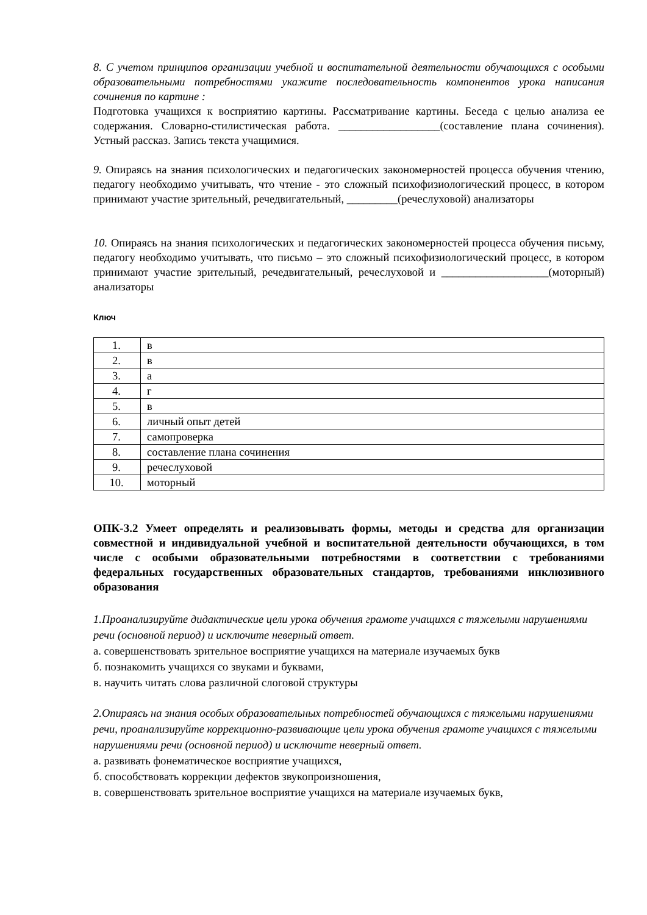8. С учетом принципов организации учебной и воспитательной деятельности обучающихся с особыми образовательными потребностями укажите последовательность компонентов урока написания сочинения по картине :
Подготовка учащихся к восприятию картины. Рассматривание картины. Беседа с целью анализа ее содержания. Словарно-стилистическая работа. __________________(составление плана сочинения). Устный рассказ. Запись текста учащимися.
9. Опираясь на знания психологических и педагогических закономерностей процесса обучения чтению, педагогу необходимо учитывать, что чтение - это сложный психофизиологический процесс, в котором принимают участие зрительный, речедвигательный, _________(речеслуховой) анализаторы
10. Опираясь на знания психологических и педагогических закономерностей процесса обучения письму, педагогу необходимо учитывать, что письмо – это сложный психофизиологический процесс, в котором принимают участие зрительный, речедвигательный, речеслуховой и ___________________(моторный) анализаторы
Ключ
| 1. | в |
| 2. | в |
| 3. | а |
| 4. | г |
| 5. | в |
| 6. | личный опыт детей |
| 7. | самопроверка |
| 8. | составление плана сочинения |
| 9. | речеслуховой |
| 10. | моторный |
ОПК-3.2 Умеет определять и реализовывать формы, методы и средства для организации совместной и индивидуальной учебной и воспитательной деятельности обучающихся, в том числе с особыми образовательными потребностями в соответствии с требованиями федеральных государственных образовательных стандартов, требованиями инклюзивного образования
1.Проанализируйте дидактические цели урока обучения грамоте учащихся с тяжелыми нарушениями речи (основной период) и исключите неверный ответ.
а. совершенствовать зрительное восприятие учащихся на материале изучаемых букв
б. познакомить учащихся со звуками и буквами,
в. научить читать слова различной слоговой структуры
2.Опираясь на знания особых образовательных потребностей обучающихся с тяжелыми нарушениями речи, проанализируйте коррекционно-развивающие цели урока обучения грамоте учащихся с тяжелыми нарушениями речи (основной период) и исключите неверный ответ.
а. развивать фонематическое восприятие учащихся,
б. способствовать коррекции дефектов звукопроизношения,
в. совершенствовать зрительное восприятие учащихся на материале изучаемых букв,